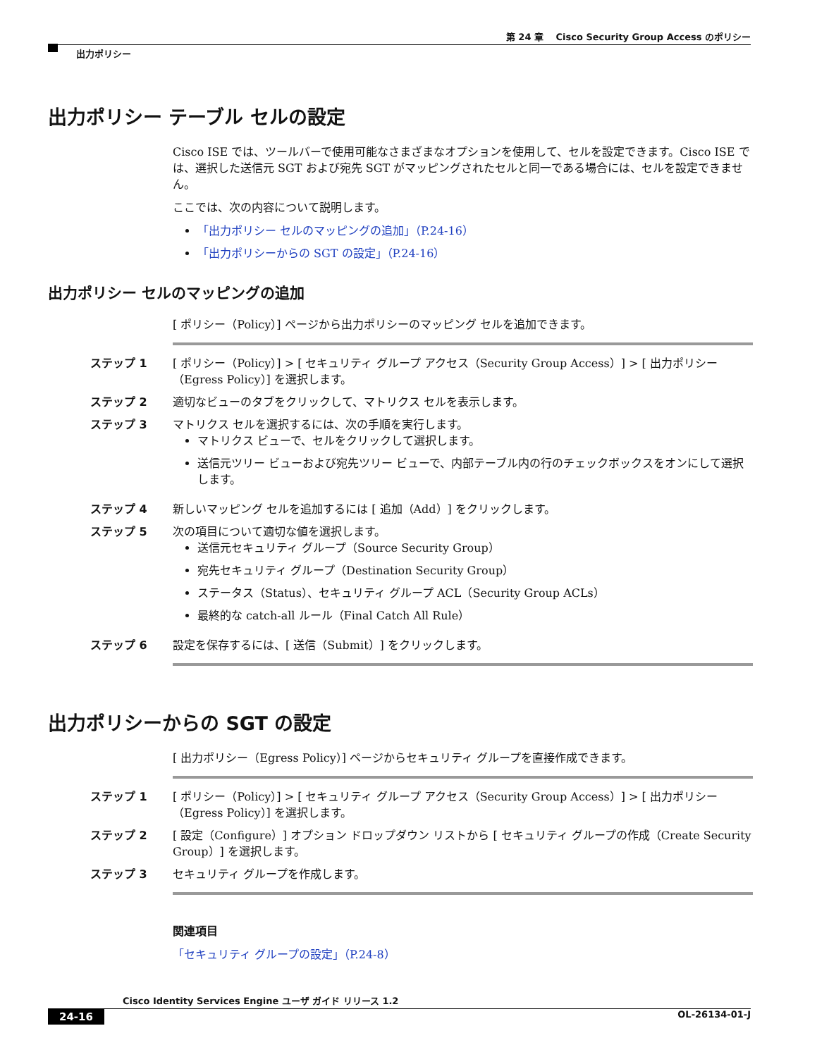第 24 章　 Cisco Security Group Access のポリシー
出力ポリシー
出力ポリシー テーブル セルの設定
Cisco ISE では、ツールバーで使用可能なさまざまなオプションを使用して、セルを設定できます。Cisco ISE では、選択した送信元 SGT および宛先 SGT がマッピングされたセルと同一である場合には、セルを設定できません。
ここでは、次の内容について説明します。
「出力ポリシー セルのマッピングの追加」（P.24-16）
「出力ポリシーからの SGT の設定」（P.24-16）
出力ポリシー セルのマッピングの追加
[ ポリシー（Policy）] ページから出力ポリシーのマッピング セルを追加できます。
ステップ 1 [ ポリシー（Policy）] > [ セキュリティ グループ アクセス（Security Group Access）] > [ 出力ポリシー（Egress Policy）] を選択します。
ステップ 2 適切なビューのタブをクリックして、マトリクス セルを表示します。
ステップ 3 マトリクス セルを選択するには、次の手順を実行します。
マトリクス ビューで、セルをクリックして選択します。
送信元ツリー ビューおよび宛先ツリー ビューで、内部テーブル内の行のチェックボックスをオンにして選択します。
ステップ 4 新しいマッピング セルを追加するには [ 追加（Add）] をクリックします。
ステップ 5 次の項目について適切な値を選択します。
送信元セキュリティ グループ（Source Security Group）
宛先セキュリティ グループ（Destination Security Group）
ステータス（Status）、セキュリティ グループ ACL（Security Group ACLs）
最終的な catch-all ルール（Final Catch All Rule）
ステップ 6 設定を保存するには、[ 送信（Submit）] をクリックします。
出力ポリシーからの SGT の設定
[ 出力ポリシー（Egress Policy）] ページからセキュリティ グループを直接作成できます。
ステップ 1 [ ポリシー（Policy）] > [ セキュリティ グループ アクセス（Security Group Access）] > [ 出力ポリシー（Egress Policy）] を選択します。
ステップ 2 [ 設定（Configure）] オプション ドロップダウン リストから [ セキュリティ グループの作成（Create Security Group）] を選択します。
ステップ 3 セキュリティ グループを作成します。
関連項目
「セキュリティ グループの設定」（P.24-8）
Cisco Identity Services Engine ユーザ ガイド リリース 1.2
24-16 OL-26134-01-J